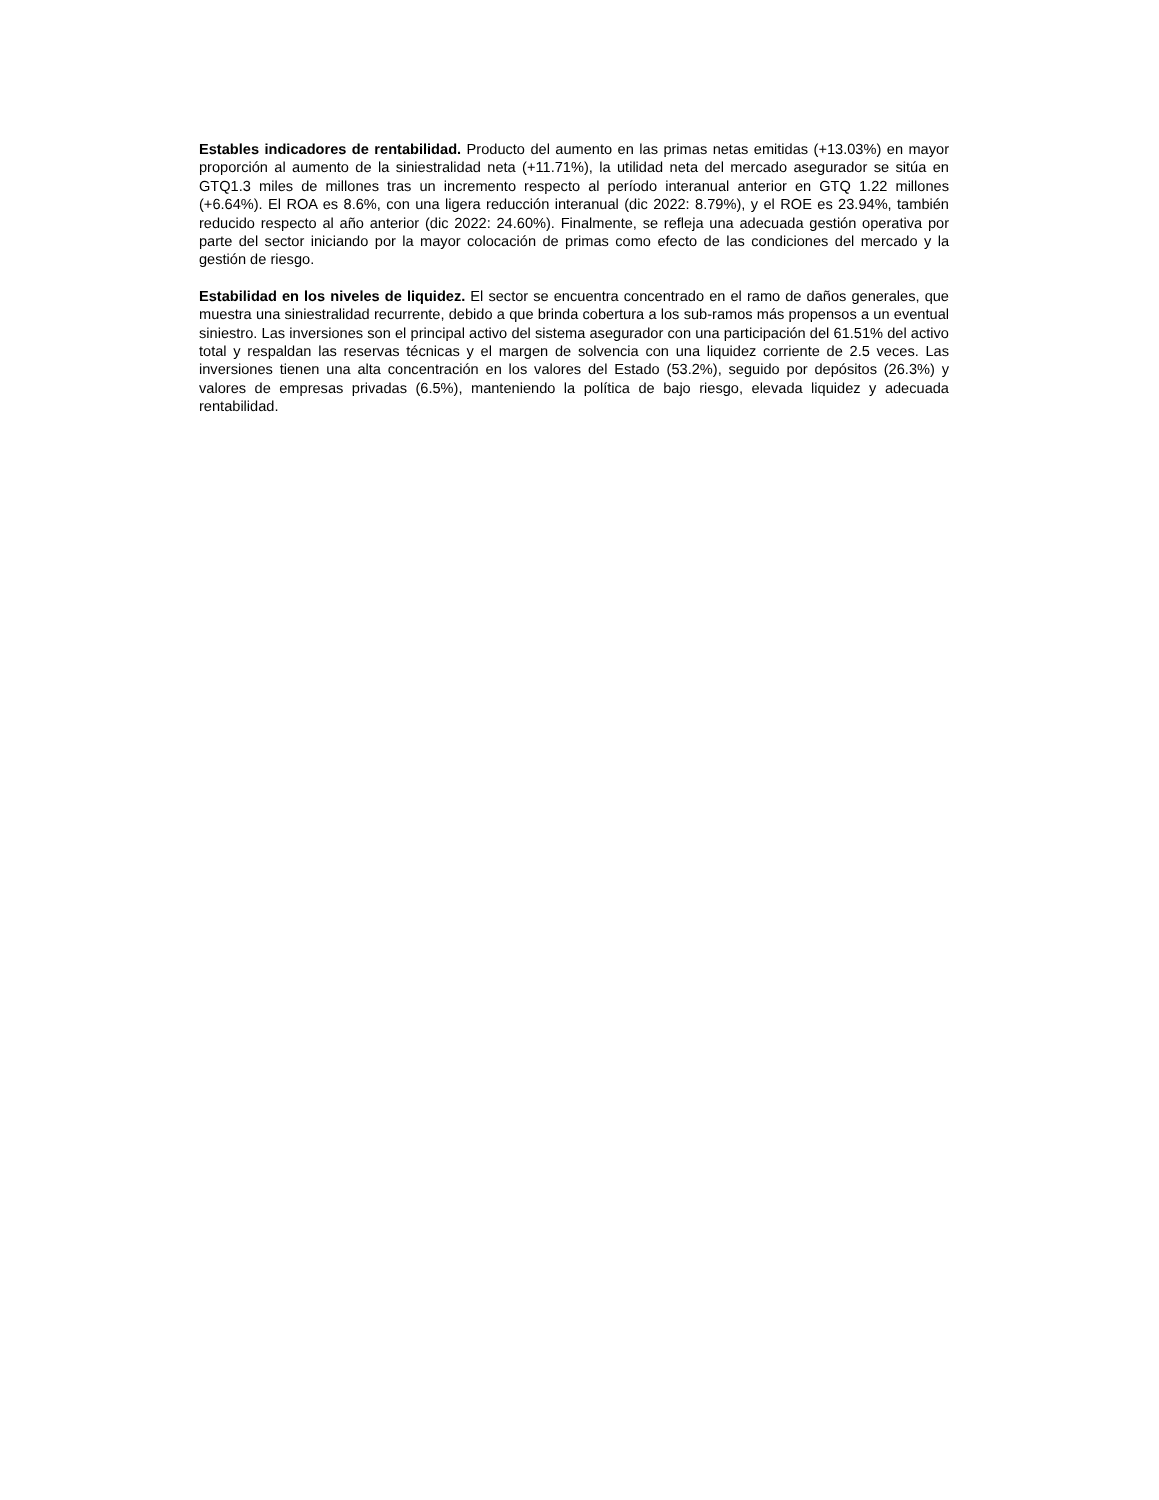Estables indicadores de rentabilidad. Producto del aumento en las primas netas emitidas (+13.03%) en mayor proporción al aumento de la siniestralidad neta (+11.71%), la utilidad neta del mercado asegurador se sitúa en GTQ1.3 miles de millones tras un incremento respecto al período interanual anterior en GTQ 1.22 millones (+6.64%). El ROA es 8.6%, con una ligera reducción interanual (dic 2022: 8.79%), y el ROE es 23.94%, también reducido respecto al año anterior (dic 2022: 24.60%). Finalmente, se refleja una adecuada gestión operativa por parte del sector iniciando por la mayor colocación de primas como efecto de las condiciones del mercado y la gestión de riesgo.
Estabilidad en los niveles de liquidez. El sector se encuentra concentrado en el ramo de daños generales, que muestra una siniestralidad recurrente, debido a que brinda cobertura a los sub-ramos más propensos a un eventual siniestro. Las inversiones son el principal activo del sistema asegurador con una participación del 61.51% del activo total y respaldan las reservas técnicas y el margen de solvencia con una liquidez corriente de 2.5 veces. Las inversiones tienen una alta concentración en los valores del Estado (53.2%), seguido por depósitos (26.3%) y valores de empresas privadas (6.5%), manteniendo la política de bajo riesgo, elevada liquidez y adecuada rentabilidad.